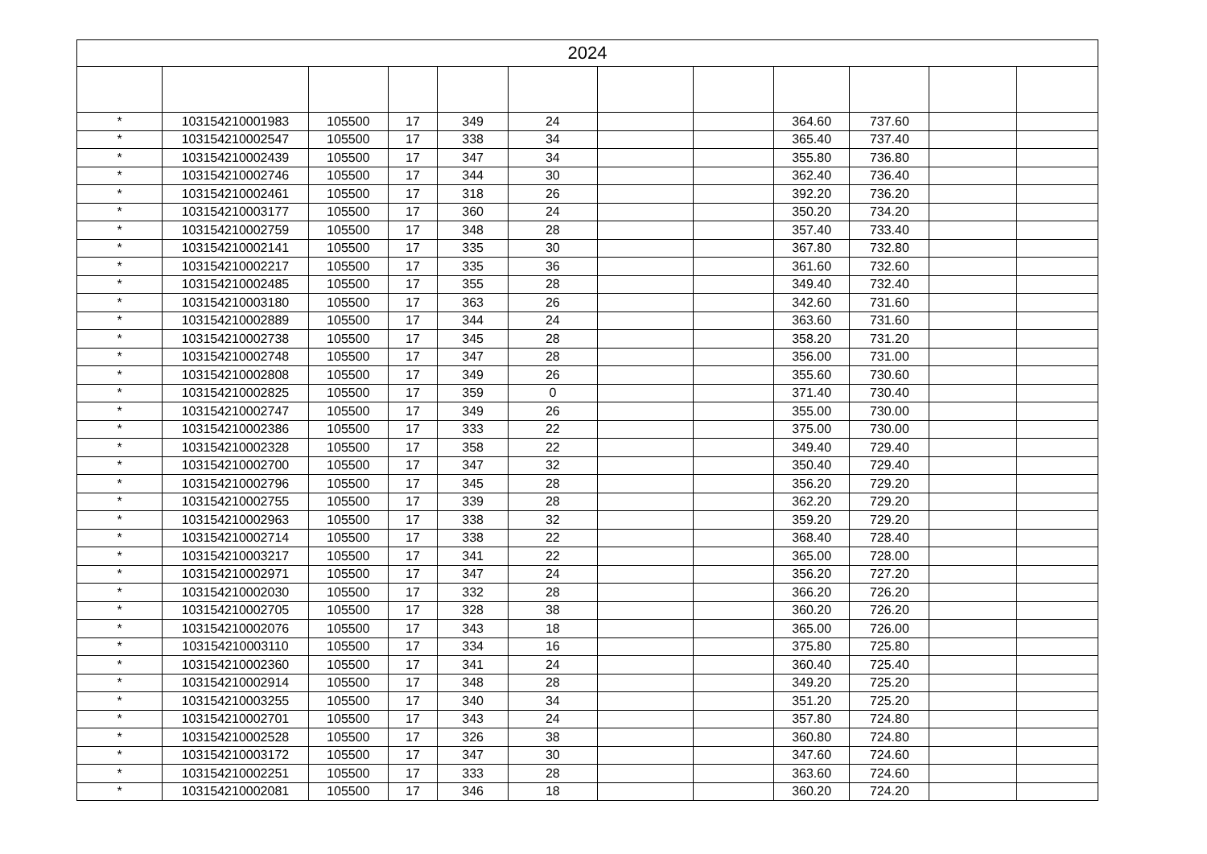| 2024 | | | | | | | | | | | |
| --- | --- | --- | --- | --- | --- | --- | --- | --- | --- | --- | --- |
| * | 103154210001983 | 105500 | 17 | 349 | 24 | | | 364.60 | 737.60 | | |
| * | 103154210002547 | 105500 | 17 | 338 | 34 | | | 365.40 | 737.40 | | |
| * | 103154210002439 | 105500 | 17 | 347 | 34 | | | 355.80 | 736.80 | | |
| * | 103154210002746 | 105500 | 17 | 344 | 30 | | | 362.40 | 736.40 | | |
| * | 103154210002461 | 105500 | 17 | 318 | 26 | | | 392.20 | 736.20 | | |
| * | 103154210003177 | 105500 | 17 | 360 | 24 | | | 350.20 | 734.20 | | |
| * | 103154210002759 | 105500 | 17 | 348 | 28 | | | 357.40 | 733.40 | | |
| * | 103154210002141 | 105500 | 17 | 335 | 30 | | | 367.80 | 732.80 | | |
| * | 103154210002217 | 105500 | 17 | 335 | 36 | | | 361.60 | 732.60 | | |
| * | 103154210002485 | 105500 | 17 | 355 | 28 | | | 349.40 | 732.40 | | |
| * | 103154210003180 | 105500 | 17 | 363 | 26 | | | 342.60 | 731.60 | | |
| * | 103154210002889 | 105500 | 17 | 344 | 24 | | | 363.60 | 731.60 | | |
| * | 103154210002738 | 105500 | 17 | 345 | 28 | | | 358.20 | 731.20 | | |
| * | 103154210002748 | 105500 | 17 | 347 | 28 | | | 356.00 | 731.00 | | |
| * | 103154210002808 | 105500 | 17 | 349 | 26 | | | 355.60 | 730.60 | | |
| * | 103154210002825 | 105500 | 17 | 359 | 0 | | | 371.40 | 730.40 | | |
| * | 103154210002747 | 105500 | 17 | 349 | 26 | | | 355.00 | 730.00 | | |
| * | 103154210002386 | 105500 | 17 | 333 | 22 | | | 375.00 | 730.00 | | |
| * | 103154210002328 | 105500 | 17 | 358 | 22 | | | 349.40 | 729.40 | | |
| * | 103154210002700 | 105500 | 17 | 347 | 32 | | | 350.40 | 729.40 | | |
| * | 103154210002796 | 105500 | 17 | 345 | 28 | | | 356.20 | 729.20 | | |
| * | 103154210002755 | 105500 | 17 | 339 | 28 | | | 362.20 | 729.20 | | |
| * | 103154210002963 | 105500 | 17 | 338 | 32 | | | 359.20 | 729.20 | | |
| * | 103154210002714 | 105500 | 17 | 338 | 22 | | | 368.40 | 728.40 | | |
| * | 103154210003217 | 105500 | 17 | 341 | 22 | | | 365.00 | 728.00 | | |
| * | 103154210002971 | 105500 | 17 | 347 | 24 | | | 356.20 | 727.20 | | |
| * | 103154210002030 | 105500 | 17 | 332 | 28 | | | 366.20 | 726.20 | | |
| * | 103154210002705 | 105500 | 17 | 328 | 38 | | | 360.20 | 726.20 | | |
| * | 103154210002076 | 105500 | 17 | 343 | 18 | | | 365.00 | 726.00 | | |
| * | 103154210003110 | 105500 | 17 | 334 | 16 | | | 375.80 | 725.80 | | |
| * | 103154210002360 | 105500 | 17 | 341 | 24 | | | 360.40 | 725.40 | | |
| * | 103154210002914 | 105500 | 17 | 348 | 28 | | | 349.20 | 725.20 | | |
| * | 103154210003255 | 105500 | 17 | 340 | 34 | | | 351.20 | 725.20 | | |
| * | 103154210002701 | 105500 | 17 | 343 | 24 | | | 357.80 | 724.80 | | |
| * | 103154210002528 | 105500 | 17 | 326 | 38 | | | 360.80 | 724.80 | | |
| * | 103154210003172 | 105500 | 17 | 347 | 30 | | | 347.60 | 724.60 | | |
| * | 103154210002251 | 105500 | 17 | 333 | 28 | | | 363.60 | 724.60 | | |
| * | 103154210002081 | 105500 | 17 | 346 | 18 | | | 360.20 | 724.20 | | |